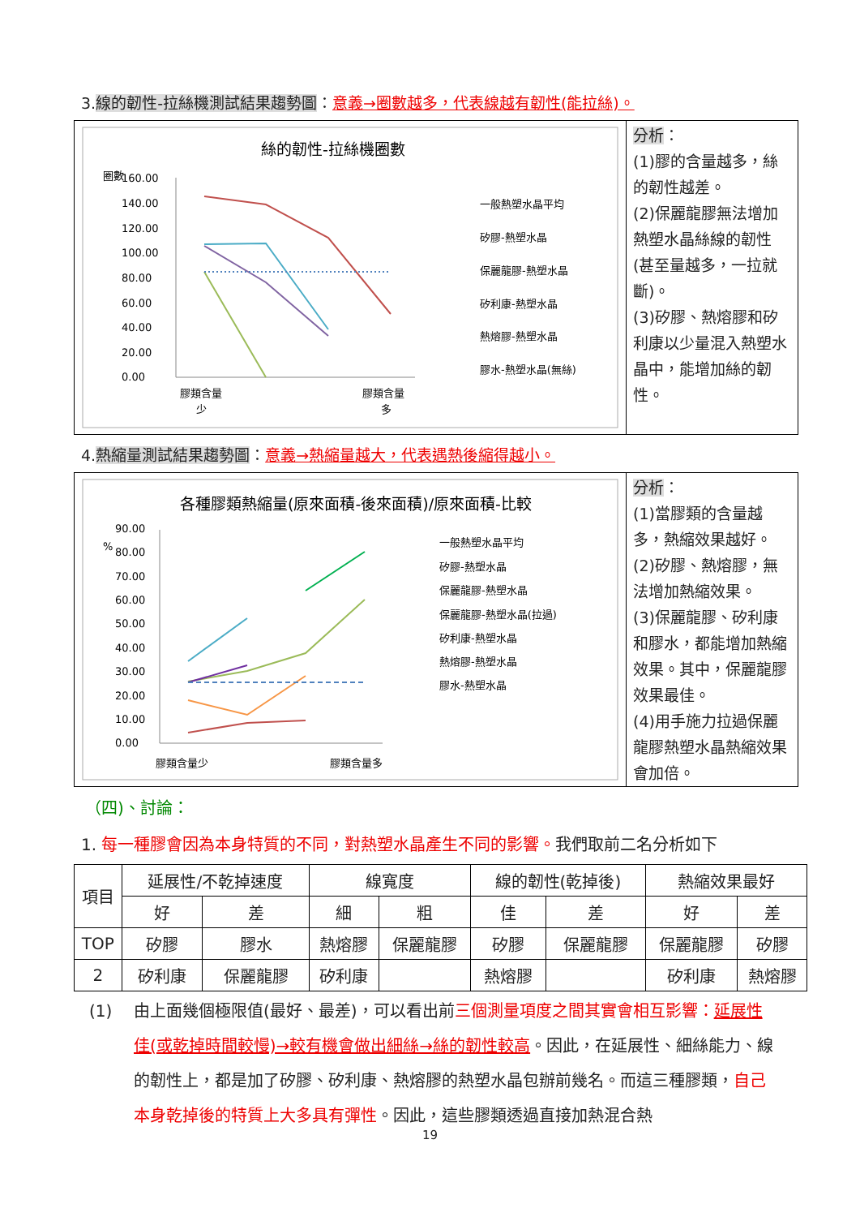3.線的韌性-拉絲機測試結果趨勢圖：意義→圈數越多，代表線越有韌性(能拉絲)。
絲的韌性-拉絲機圈數
圈數
160.00
140.00
120.00
100.00
80.00
60.00
40.00
20.00
0.00
膠類含量
少
膠類含量
多
一般熱塑水晶平均
矽膠-熱塑水晶
保麗龍膠-熱塑水晶
矽利康-熱塑水晶
熱熔膠-熱塑水晶
膠水-熱塑水晶(無絲)
分析：
(1)膠的含量越多，絲的韌性越差。
(2)保麗龍膠無法增加熱塑水晶絲線的韌性(甚至量越多，一拉就斷)。
(3)矽膠、熱熔膠和矽利康以少量混入熱塑水晶中，能增加絲的韌性。
4.熱縮量測試結果趨勢圖：意義→熱縮量越大，代表遇熱後縮得越小。
各種膠類熱縮量(原來面積-後來面積)/原來面積-比較
%
90.00
80.00
70.00
60.00
50.00
40.00
30.00
20.00
10.00
0.00
膠類含量少
膠類含量多
一般熱塑水晶平均
矽膠-熱塑水晶
保麗龍膠-熱塑水晶
保麗龍膠-熱塑水晶(拉過)
矽利康-熱塑水晶
熱熔膠-熱塑水晶
膠水-熱塑水晶
分析：
(1)當膠類的含量越多，熱縮效果越好。
(2)矽膠、熱熔膠，無法增加熱縮效果。
(3)保麗龍膠、矽利康和膠水，都能增加熱縮效果。其中，保麗龍膠效果最佳。
(4)用手施力拉過保麗龍膠熱塑水晶熱縮效果會加倍。
（四)、討論：
1. 每一種膠會因為本身特質的不同，對熱塑水晶產生不同的影響。我們取前二名分析如下
| 項目 | 延展性/不乾掉速度 | | 線寬度 | | 線的韌性(乾掉後) | | 熱縮效果最好 | |
| --- | --- | --- | --- | --- | --- | --- | --- | --- |
| | 好 | 差 | 細 | 粗 | 佳 | 差 | 好 | 差 |
| TOP | 矽膠 | 膠水 | 熱熔膠 | 保麗龍膠 | 矽膠 | 保麗龍膠 | 保麗龍膠 | 矽膠 |
| 2 | 矽利康 | 保麗龍膠 | 矽利康 | | 熱熔膠 | | 矽利康 | 熱熔膠 |
(1) 由上面幾個極限值(最好、最差)，可以看出前三個測量項度之間其實會相互影響：延展性佳(或乾掉時間較慢)→較有機會做出細絲→絲的韌性較高。因此，在延展性、細絲能力、線的韌性上，都是加了矽膠、矽利康、熱熔膠的熱塑水晶包辦前幾名。而這三種膠類，自己本身乾掉後的特質上大多具有彈性。因此，這些膠類透過直接加熱混合熱
19